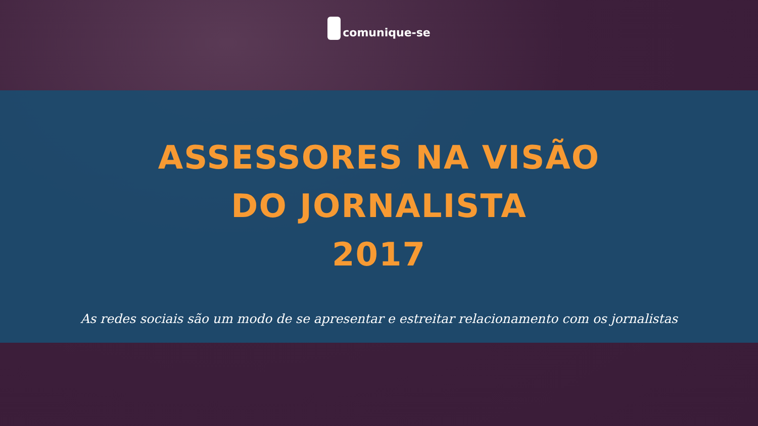comunique-se
ASSESSORES NA VISÃO
DO JORNALISTA
2017
As redes sociais são um modo de se apresentar e estreitar relacionamento com os jornalistas